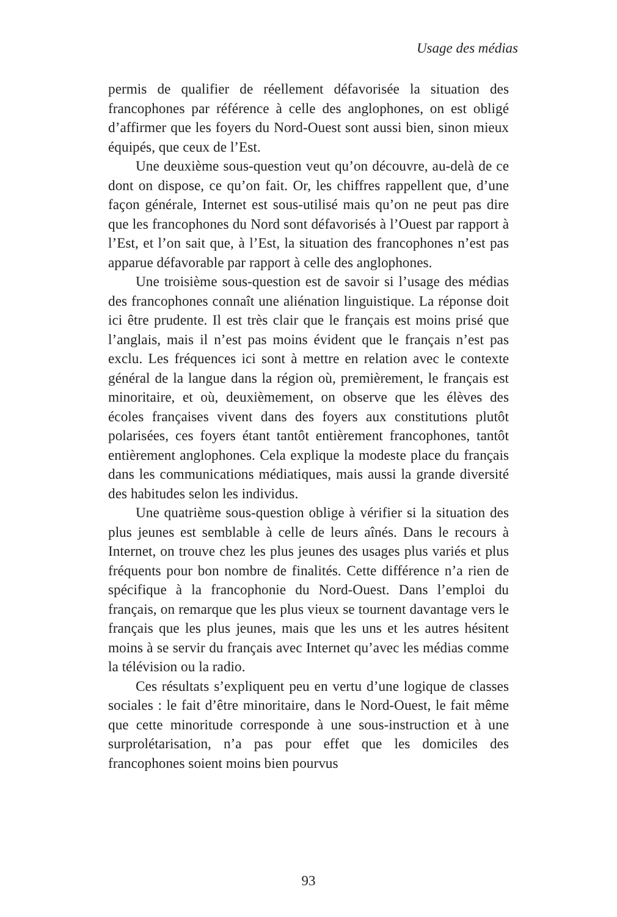Usage des médias
permis de qualifier de réellement défavorisée la situation des francophones par référence à celle des anglophones, on est obligé d’affirmer que les foyers du Nord-Ouest sont aussi bien, sinon mieux équipés, que ceux de l’Est.
Une deuxième sous-question veut qu’on découvre, au-delà de ce dont on dispose, ce qu’on fait. Or, les chiffres rappellent que, d’une façon générale, Internet est sous-utilisé mais qu’on ne peut pas dire que les francophones du Nord sont défavorisés à l’Ouest par rapport à l’Est, et l’on sait que, à l’Est, la situation des francophones n’est pas apparue défavorable par rapport à celle des anglophones.
Une troisième sous-question est de savoir si l’usage des médias des francophones connaît une aliénation linguistique. La réponse doit ici être prudente. Il est très clair que le français est moins prisé que l’anglais, mais il n’est pas moins évident que le français n’est pas exclu. Les fréquences ici sont à mettre en relation avec le contexte général de la langue dans la région où, premièrement, le français est minoritaire, et où, deuxièmement, on observe que les élèves des écoles françaises vivent dans des foyers aux constitutions plutôt polarisées, ces foyers étant tantôt entièrement francophones, tantôt entièrement anglophones. Cela explique la modeste place du français dans les communications médiatiques, mais aussi la grande diversité des habitudes selon les individus.
Une quatrième sous-question oblige à vérifier si la situation des plus jeunes est semblable à celle de leurs aînés. Dans le recours à Internet, on trouve chez les plus jeunes des usages plus variés et plus fréquents pour bon nombre de finalités. Cette différence n’a rien de spécifique à la francophonie du Nord-Ouest. Dans l’emploi du français, on remarque que les plus vieux se tournent davantage vers le français que les plus jeunes, mais que les uns et les autres hésitent moins à se servir du français avec Internet qu’avec les médias comme la télévision ou la radio.
Ces résultats s’expliquent peu en vertu d’une logique de classes sociales : le fait d’être minoritaire, dans le Nord-Ouest, le fait même que cette minoritude corresponde à une sous-instruction et à une surprolétarisation, n’a pas pour effet que les domiciles des francophones soient moins bien pourvus
93